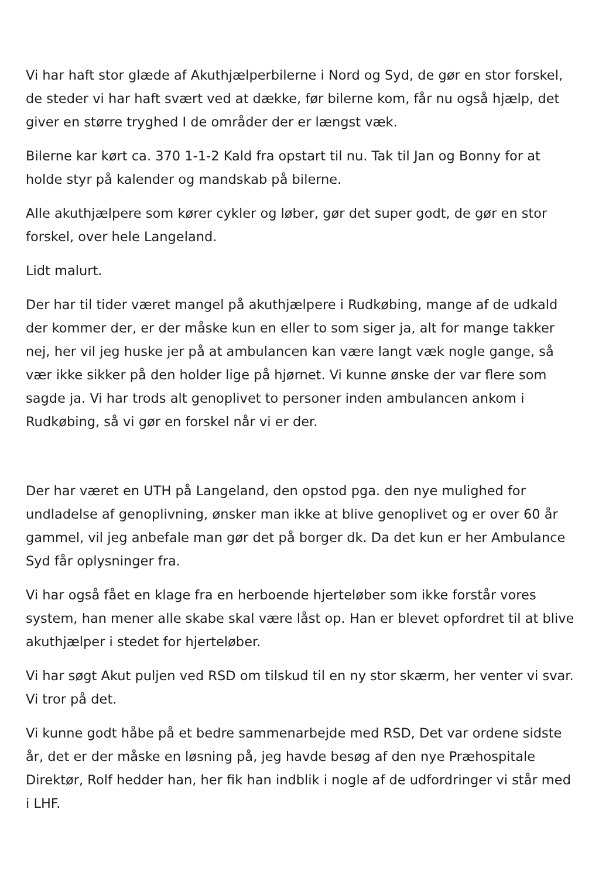Vi har haft stor glæde af Akuthjælperbilerne i Nord og Syd, de gør en stor forskel, de steder vi har haft svært ved at dække, før bilerne kom, får nu også hjælp, det giver en større tryghed I de områder der er længst væk.
Bilerne kar kørt ca. 370 1-1-2 Kald fra opstart til nu. Tak til Jan og Bonny for at holde styr på kalender og mandskab på bilerne.
Alle akuthjælpere som kører cykler og løber, gør det super godt, de gør en stor forskel, over hele Langeland.
Lidt malurt.
Der har til tider været mangel på akuthjælpere i Rudkøbing, mange af de udkald der kommer der, er der måske kun en eller to som siger ja, alt for mange takker nej, her vil jeg huske jer på at ambulancen kan være langt væk nogle gange, så vær ikke sikker på den holder lige på hjørnet. Vi kunne ønske der var flere som sagde ja. Vi har trods alt genoplivet to personer inden ambulancen ankom i Rudkøbing, så vi gør en forskel når vi er der.
Der har været en UTH på Langeland, den opstod pga. den nye mulighed for undladelse af genoplivning, ønsker man ikke at blive genoplivet og er over 60 år gammel, vil jeg anbefale man gør det på borger dk. Da det kun er her Ambulance Syd får oplysninger fra.
Vi har også fået en klage fra en herboende hjerteløber som ikke forstår vores system, han mener alle skabe skal være låst op. Han er blevet opfordret til at blive akuthjælper i stedet for hjerteløber.
Vi har søgt Akut puljen ved RSD om tilskud til en ny stor skærm, her venter vi svar. Vi tror på det.
Vi kunne godt håbe på et bedre sammenarbejde med RSD, Det var ordene sidste år, det er der måske en løsning på, jeg havde besøg af den nye Præhospitale Direktør, Rolf hedder han, her fik han indblik i nogle af de udfordringer vi står med i LHF.